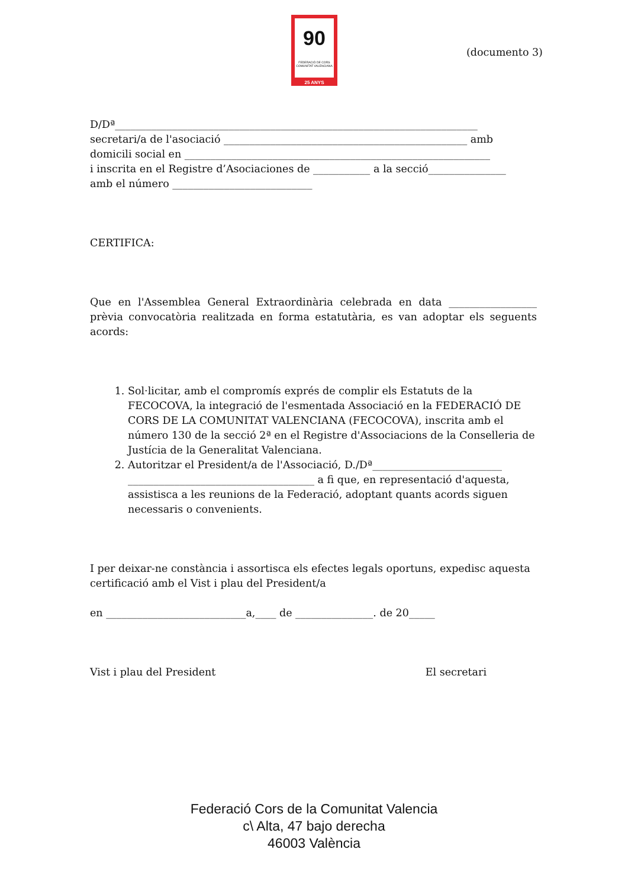90
FEDERACIÓ DE CORS
COMUNITAT VALENCIANA
25 ANYS
(documento 3)
D/Dª______________________________________________________________________
secretari/a de l'asociació _______________________________________________ amb
domicili social en ___________________________________________________________
i inscrita en el Registre d’Asociaciones de ___________ a la secció_______________
amb el número ___________________________
CERTIFICA:
Que en l'Assemblea General Extraordinària celebrada en data _________________ prèvia convocatòria realitzada en forma estatutària, es van adoptar els seguents acords:
1. Sol·licitar, amb el compromís exprés de complir els Estatuts de la FECOCOVA, la integració de l'esmentada Associació en la FEDERACIÓ DE CORS DE LA COMUNITAT VALENCIANA (FECOCOVA), inscrita amb el número 130 de la secció 2ª en el Registre d'Associacions de la Conselleria de Justícia de la Generalitat Valenciana.
2. Autoritzar el President/a de l'Associació, D./Dª_________________________ ____________________________________ a fi que, en representació d'aquesta, assistisca a les reunions de la Federació, adoptant quants acords siguen necessaris o convenients.
I per deixar-ne constància i assortisca els efectes legals oportuns, expedisc aquesta certificació amb el Vist i plau del President/a
en ___________________________a,____ de _______________. de 20_____
Vist i plau del President El secretari
Federació Cors de la Comunitat Valencia
c\ Alta, 47 bajo derecha
46003 València